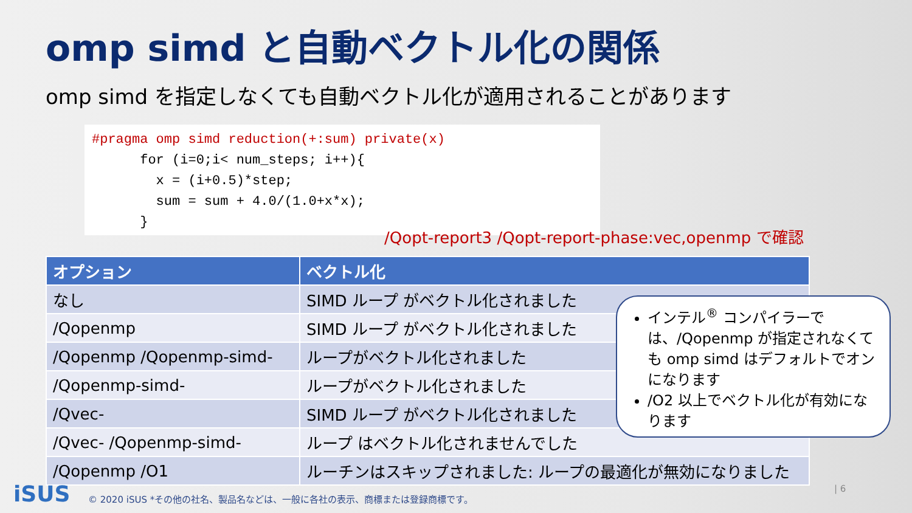omp simd と自動ベクトル化の関係
omp simd を指定しなくても自動ベクトル化が適用されることがあります
#pragma omp simd reduction(+:sum) private(x) for (i=0;i< num_steps; i++){ x = (i+0.5)*step; sum = sum + 4.0/(1.0+x*x); }
/Qopt-report3 /Qopt-report-phase:vec,openmp で確認
| オプション | ベクトル化 |
| --- | --- |
| なし | SIMD ループ がベクトル化されました |
| /Qopenmp | SIMD ループ がベクトル化されました |
| /Qopenmp /Qopenmp-simd- | ループがベクトル化されました |
| /Qopenmp-simd- | ループがベクトル化されました |
| /Qvec- | SIMD ループ がベクトル化されました |
| /Qvec- /Qopenmp-simd- | ループ はベクトル化されませんでした |
| /Qopenmp /O1 | ルーチンはスキップされました: ループの最適化が無効になりました |
インテル<sup>®</sup> コンパイラーでは、/Qopenmp が指定されなくても omp simd はデフォルトでオンになります
/O2 以上でベクトル化が有効になります
iSUS
© 2020 iSUS *その他の社名、製品名などは、一般に各社の表示、商標または登録商標です。
| 6